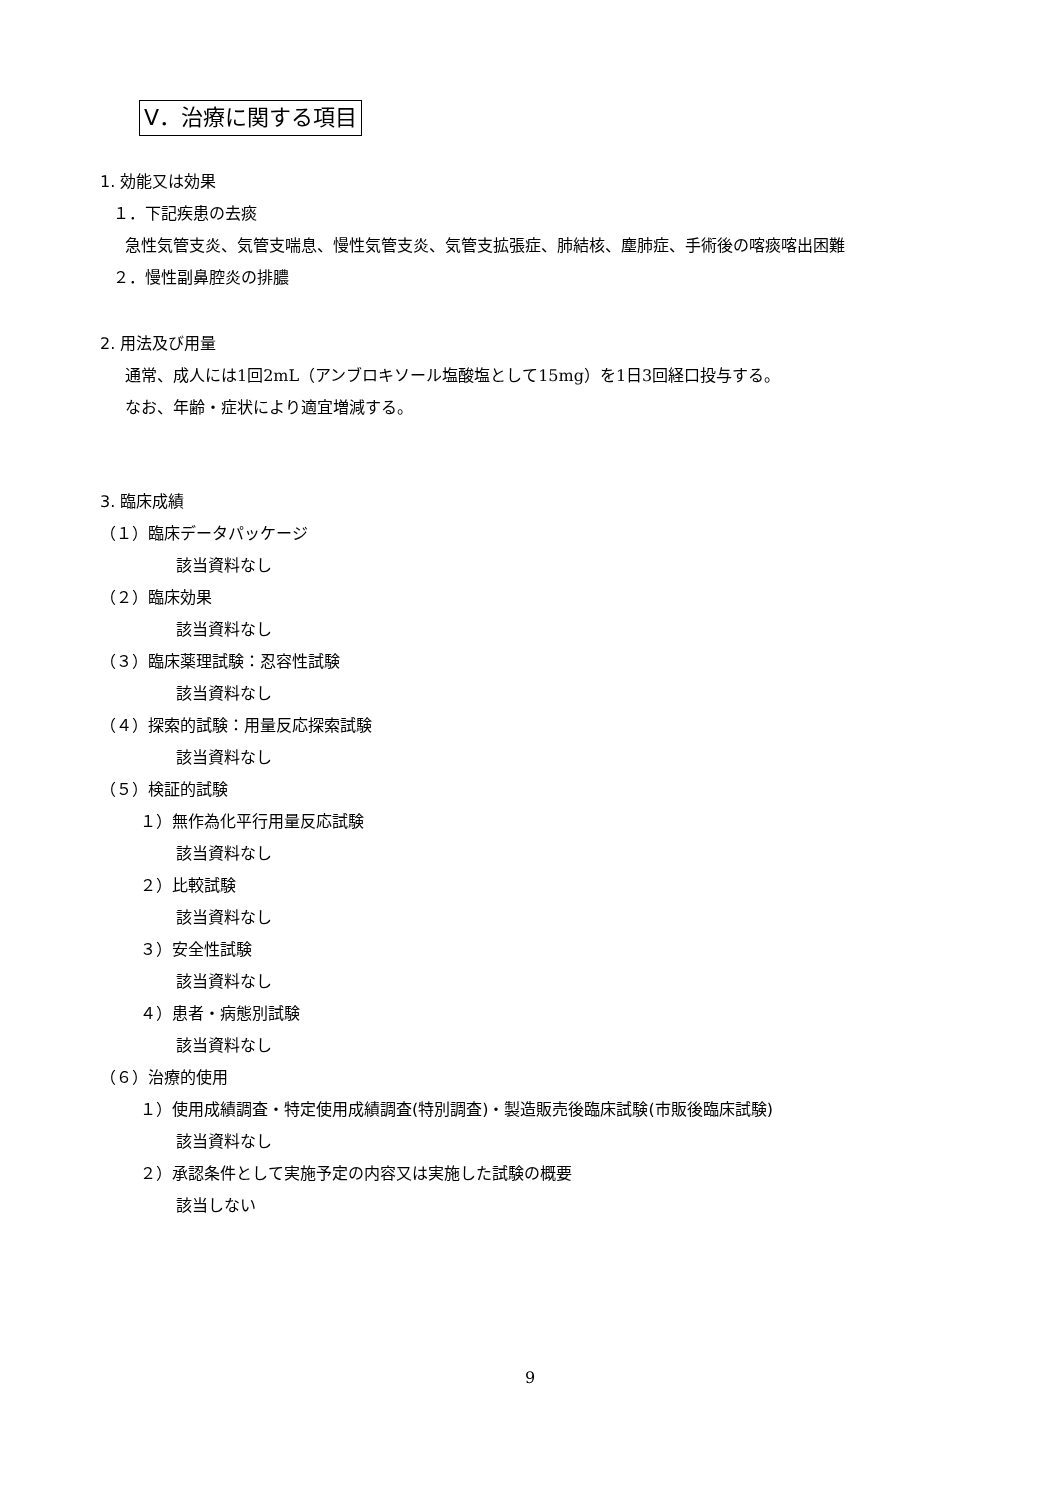Ⅴ．治療に関する項目
1. 効能又は効果
１．下記疾患の去痰
急性気管支炎、気管支喘息、慢性気管支炎、気管支拡張症、肺結核、塵肺症、手術後の喀痰喀出困難
２．慢性副鼻腔炎の排膿
2. 用法及び用量
通常、成人には1回2mL（アンブロキソール塩酸塩として15mg）を1日3回経口投与する。
なお、年齢・症状により適宜増減する。
3. 臨床成績
（１）臨床データパッケージ
該当資料なし
（２）臨床効果
該当資料なし
（３）臨床薬理試験：忍容性試験
該当資料なし
（４）探索的試験：用量反応探索試験
該当資料なし
（５）検証的試験
１）無作為化平行用量反応試験
該当資料なし
２）比較試験
該当資料なし
３）安全性試験
該当資料なし
４）患者・病態別試験
該当資料なし
（６）治療的使用
１）使用成績調査・特定使用成績調査(特別調査)・製造販売後臨床試験(市販後臨床試験)
該当資料なし
２）承認条件として実施予定の内容又は実施した試験の概要
該当しない
9